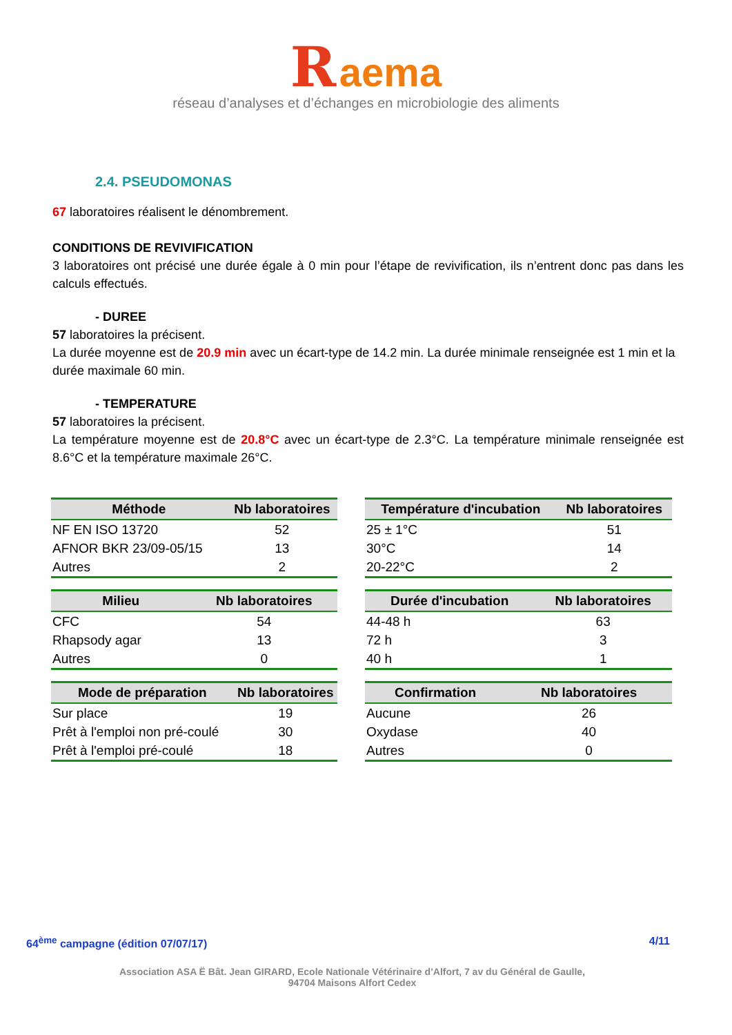R aema
réseau d’analyses et d’échanges en microbiologie des aliments
2.4. PSEUDOMONAS
67 laboratoires réalisent le dénombrement.
CONDITIONS DE REVIVIFICATION
3 laboratoires ont précisé une durée égale à 0 min pour l’étape de revivification, ils n’entrent donc pas dans les calculs effectués.
- DUREE
57 laboratoires la précisent.
La durée moyenne est de 20.9 min avec un écart-type de 14.2 min. La durée minimale renseignée est 1 min et la durée maximale 60 min.
- TEMPERATURE
57 laboratoires la précisent.
La température moyenne est de 20.8°C avec un écart-type de 2.3°C. La température minimale renseignée est 8.6°C et la température maximale 26°C.
| Méthode | Nb laboratoires |
| --- | --- |
| NF EN ISO 13720 | 52 |
| AFNOR BKR 23/09-05/15 | 13 |
| Autres | 2 |
| Milieu | Nb laboratoires |
| --- | --- |
| CFC | 54 |
| Rhapsody agar | 13 |
| Autres | 0 |
| Mode de préparation | Nb laboratoires |
| --- | --- |
| Sur place | 19 |
| Prêt à l'emploi non pré-coulé | 30 |
| Prêt à l'emploi pré-coulé | 18 |
| Température d'incubation | Nb laboratoires |
| --- | --- |
| 25 ± 1°C | 51 |
| 30°C | 14 |
| 20-22°C | 2 |
| Durée d'incubation | Nb laboratoires |
| --- | --- |
| 44-48 h | 63 |
| 72 h | 3 |
| 40 h | 1 |
| Confirmation | Nb laboratoires |
| --- | --- |
| Aucune | 26 |
| Oxydase | 40 |
| Autres | 0 |
64<sup>ème</sup> campagne (édition 07/07/17) 4/11
Association ASA Ë Bât. Jean GIRARD, Ecole Nationale Vétérinaire d’Alfort, 7 av du Général de Gaulle,
94704 Maisons Alfort Cedex